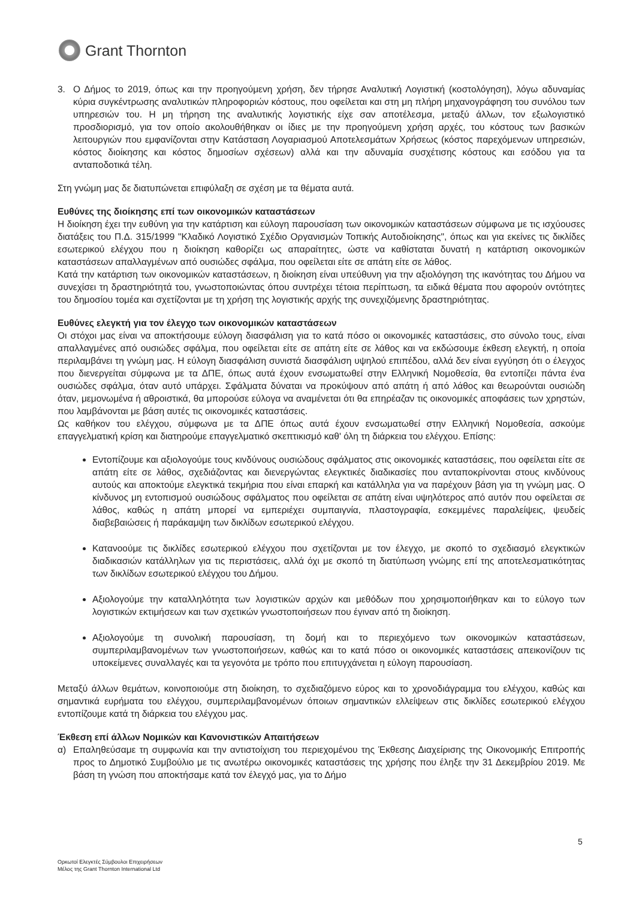Grant Thornton
3. Ο Δήμος το 2019, όπως και την προηγούμενη χρήση, δεν τήρησε Αναλυτική Λογιστική (κοστολόγηση), λόγω αδυναμίας κύρια συγκέντρωσης αναλυτικών πληροφοριών κόστους, που οφείλεται και στη μη πλήρη μηχανογράφηση του συνόλου των υπηρεσιών του. Η μη τήρηση της αναλυτικής λογιστικής είχε σαν αποτέλεσμα, μεταξύ άλλων, τον εξωλογιστικό προσδιορισμό, για τον οποίο ακολουθήθηκαν οι ίδιες με την προηγούμενη χρήση αρχές, του κόστους των βασικών λειτουργιών που εμφανίζονται στην Κατάσταση Λογαριασμού Αποτελεσμάτων Χρήσεως (κόστος παρεχόμενων υπηρεσιών, κόστος διοίκησης και κόστος δημοσίων σχέσεων) αλλά και την αδυναμία συσχέτισης κόστους και εσόδου για τα ανταποδοτικά τέλη.
Στη γνώμη μας δε διατυπώνεται επιφύλαξη σε σχέση με τα θέματα αυτά.
Ευθύνες της διοίκησης επί των οικονομικών καταστάσεων
Η διοίκηση έχει την ευθύνη για την κατάρτιση και εύλογη παρουσίαση των οικονομικών καταστάσεων σύμφωνα με τις ισχύουσες διατάξεις του Π.Δ. 315/1999 "Κλαδικό Λογιστικό Σχέδιο Οργανισμών Τοπικής Αυτοδιοίκησης", όπως και για εκείνες τις δικλίδες εσωτερικού ελέγχου που η διοίκηση καθορίζει ως απαραίτητες, ώστε να καθίσταται δυνατή η κατάρτιση οικονομικών καταστάσεων απαλλαγμένων από ουσιώδες σφάλμα, που οφείλεται είτε σε απάτη είτε σε λάθος.
Κατά την κατάρτιση των οικονομικών καταστάσεων, η διοίκηση είναι υπεύθυνη για την αξιολόγηση της ικανότητας του Δήμου να συνεχίσει τη δραστηριότητά του, γνωστοποιώντας όπου συντρέχει τέτοια περίπτωση, τα ειδικά θέματα που αφορούν οντότητες του δημοσίου τομέα και σχετίζονται με τη χρήση της λογιστικής αρχής της συνεχιζόμενης δραστηριότητας.
Ευθύνες ελεγκτή για τον έλεγχο των οικονομικών καταστάσεων
Οι στόχοι μας είναι να αποκτήσουμε εύλογη διασφάλιση για το κατά πόσο οι οικονομικές καταστάσεις, στο σύνολο τους, είναι απαλλαγμένες από ουσιώδες σφάλμα, που οφείλεται είτε σε απάτη είτε σε λάθος και να εκδώσουμε έκθεση ελεγκτή, η οποία περιλαμβάνει τη γνώμη μας. Η εύλογη διασφάλιση συνιστά διασφάλιση υψηλού επιπέδου, αλλά δεν είναι εγγύηση ότι ο έλεγχος που διενεργείται σύμφωνα με τα ΔΠΕ, όπως αυτά έχουν ενσωματωθεί στην Ελληνική Νομοθεσία, θα εντοπίζει πάντα ένα ουσιώδες σφάλμα, όταν αυτό υπάρχει. Σφάλματα δύναται να προκύψουν από απάτη ή από λάθος και θεωρούνται ουσιώδη όταν, μεμονωμένα ή αθροιστικά, θα μπορούσε εύλογα να αναμένεται ότι θα επηρέαζαν τις οικονομικές αποφάσεις των χρηστών, που λαμβάνονται με βάση αυτές τις οικονομικές καταστάσεις.
Ως καθήκον του ελέγχου, σύμφωνα με τα ΔΠΕ όπως αυτά έχουν ενσωματωθεί στην Ελληνική Νομοθεσία, ασκούμε επαγγελματική κρίση και διατηρούμε επαγγελματικό σκεπτικισμό καθ' όλη τη διάρκεια του ελέγχου. Επίσης:
Εντοπίζουμε και αξιολογούμε τους κινδύνους ουσιώδους σφάλματος στις οικονομικές καταστάσεις, που οφείλεται είτε σε απάτη είτε σε λάθος, σχεδιάζοντας και διενεργώντας ελεγκτικές διαδικασίες που ανταποκρίνονται στους κινδύνους αυτούς και αποκτούμε ελεγκτικά τεκμήρια που είναι επαρκή και κατάλληλα για να παρέχουν βάση για τη γνώμη μας. Ο κίνδυνος μη εντοπισμού ουσιώδους σφάλματος που οφείλεται σε απάτη είναι υψηλότερος από αυτόν που οφείλεται σε λάθος, καθώς η απάτη μπορεί να εμπεριέχει συμπαιγνία, πλαστογραφία, εσκεμμένες παραλείψεις, ψευδείς διαβεβαιώσεις ή παράκαμψη των δικλίδων εσωτερικού ελέγχου.
Κατανοούμε τις δικλίδες εσωτερικού ελέγχου που σχετίζονται με τον έλεγχο, με σκοπό το σχεδιασμό ελεγκτικών διαδικασιών κατάλληλων για τις περιστάσεις, αλλά όχι με σκοπό τη διατύπωση γνώμης επί της αποτελεσματικότητας των δικλίδων εσωτερικού ελέγχου του Δήμου.
Αξιολογούμε την καταλληλότητα των λογιστικών αρχών και μεθόδων που χρησιμοποιήθηκαν και το εύλογο των λογιστικών εκτιμήσεων και των σχετικών γνωστοποιήσεων που έγιναν από τη διοίκηση.
Αξιολογούμε τη συνολική παρουσίαση, τη δομή και το περιεχόμενο των οικονομικών καταστάσεων, συμπεριλαμβανομένων των γνωστοποιήσεων, καθώς και το κατά πόσο οι οικονομικές καταστάσεις απεικονίζουν τις υποκείμενες συναλλαγές και τα γεγονότα με τρόπο που επιτυγχάνεται η εύλογη παρουσίαση.
Μεταξύ άλλων θεμάτων, κοινοποιούμε στη διοίκηση, το σχεδιαζόμενο εύρος και το χρονοδιάγραμμα του ελέγχου, καθώς και σημαντικά ευρήματα του ελέγχου, συμπεριλαμβανομένων όποιων σημαντικών ελλείψεων στις δικλίδες εσωτερικού ελέγχου εντοπίζουμε κατά τη διάρκεια του ελέγχου μας.
Έκθεση επί άλλων Νομικών και Κανονιστικών Απαιτήσεων
α) Επαληθεύσαμε τη συμφωνία και την αντιστοίχιση του περιεχομένου της Έκθεσης Διαχείρισης της Οικονομικής Επιτροπής προς το Δημοτικό Συμβούλιο με τις ανωτέρω οικονομικές καταστάσεις της χρήσης που έληξε την 31 Δεκεμβρίου 2019. Με βάση τη γνώση που αποκτήσαμε κατά τον έλεγχό μας, για το Δήμο
5
Ορκωτοί Ελεγκτές Σύμβουλοι Επιχειρήσεων
Μέλος της Grant Thornton International Ltd